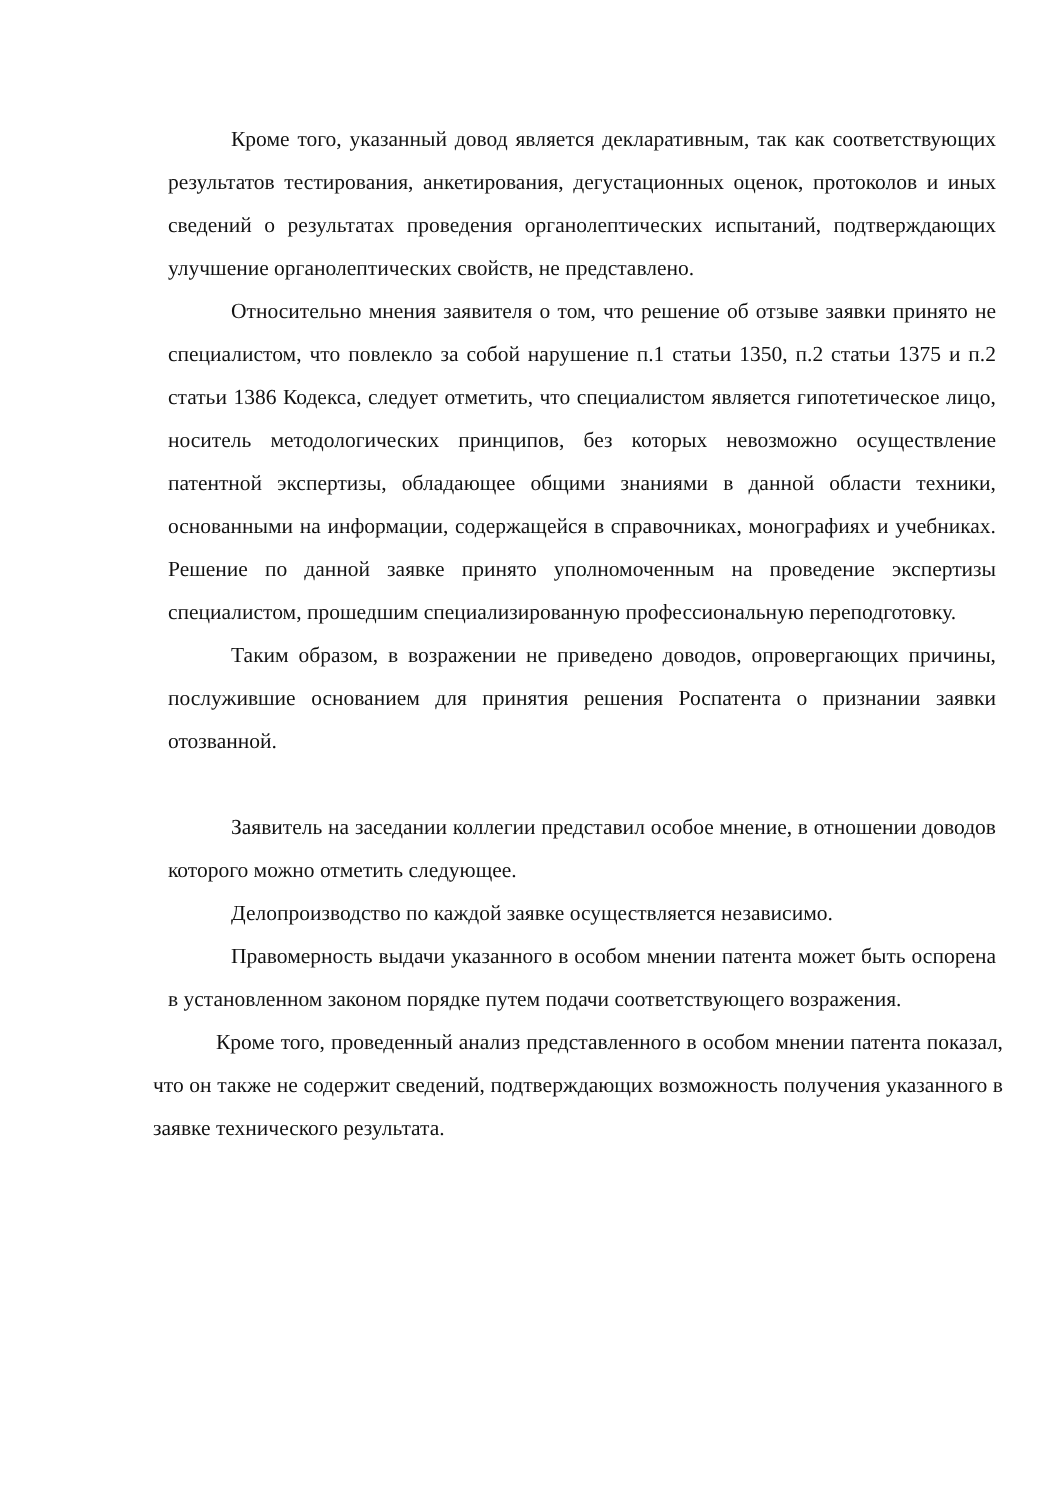Кроме того, указанный довод является декларативным, так как соответствующих результатов тестирования, анкетирования, дегустационных оценок, протоколов и иных сведений о результатах проведения органолептических испытаний, подтверждающих улучшение органолептических свойств, не представлено.
Относительно мнения заявителя о том, что решение об отзыве заявки принято не специалистом, что повлекло за собой нарушение п.1 статьи 1350, п.2 статьи 1375 и п.2 статьи 1386 Кодекса, следует отметить, что специалистом является гипотетическое лицо, носитель методологических принципов, без которых невозможно осуществление патентной экспертизы, обладающее общими знаниями в данной области техники, основанными на информации, содержащейся в справочниках, монографиях и учебниках. Решение по данной заявке принято уполномоченным на проведение экспертизы специалистом, прошедшим специализированную профессиональную переподготовку.
Таким образом, в возражении не приведено доводов, опровергающих причины, послужившие основанием для принятия решения Роспатента о признании заявки отозванной.
Заявитель на заседании коллегии представил особое мнение, в отношении доводов которого можно отметить следующее.
Делопроизводство по каждой заявке осуществляется независимо.
Правомерность выдачи указанного в особом мнении патента может быть оспорена в установленном законом порядке путем подачи соответствующего возражения.
Кроме того, проведенный анализ представленного в особом мнении патента показал, что он также не содержит сведений, подтверждающих возможность получения указанного в заявке технического результата.